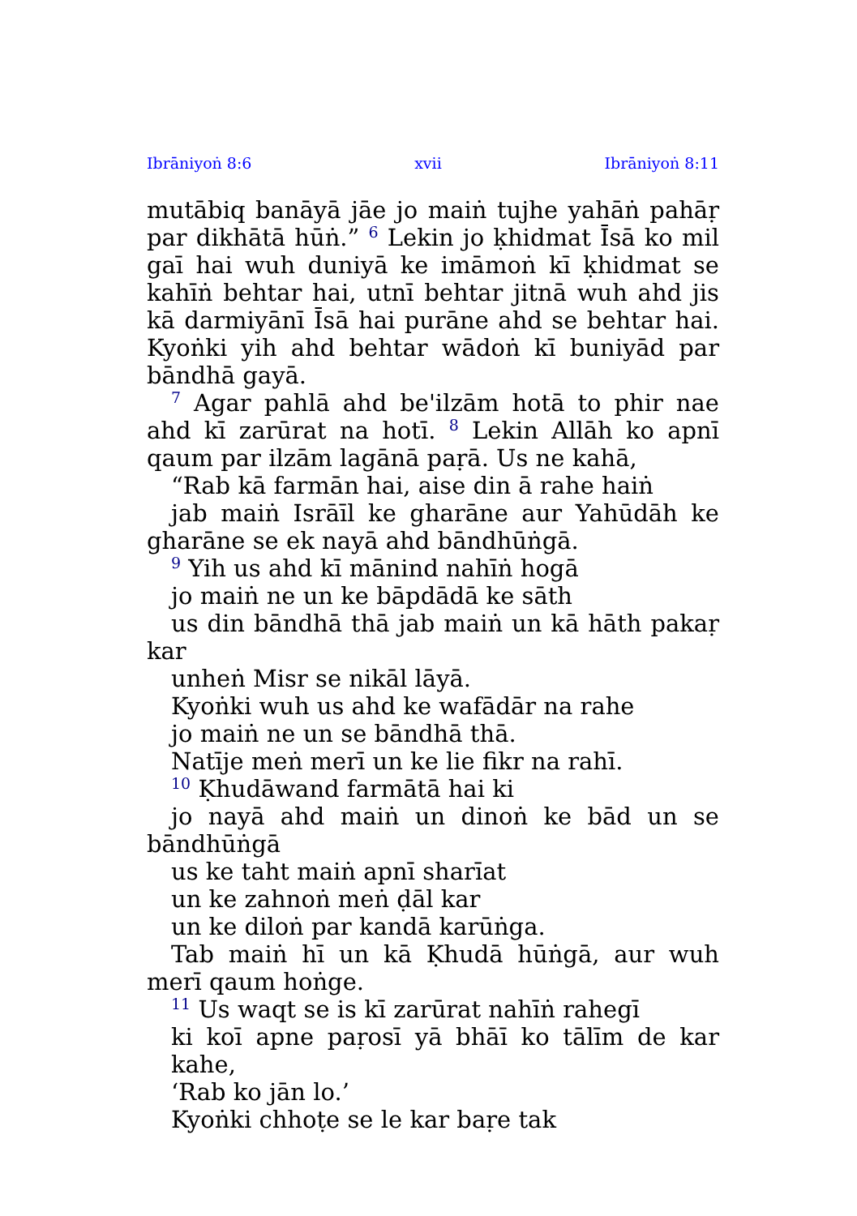Ibrāniyoṅ 8:6 xvii Ibrāniyoṅ 8:11
mutābiq banāyā jāe jo maiṅ tujhe yahāṅ pahāṛ par dikhātā hūṅ.” <sup>6</sup> Lekin jo ḳhidmat Īsā ko mil gaī hai wuh duniyā ke imāmoṅ kī ḳhidmat se kahīṅ behtar hai, utnī behtar jitnā wuh ahd jis kā darmiyānī Īsā hai purāne ahd se behtar hai. Kyoṅki yih ahd behtar wādoṅ kī buniyād par bāndhā gayā.
<sup>7</sup> Agar pahlā ahd be'ilzām hotā to phir nae ahd kī zarūrat na hotī. <sup>8</sup> Lekin Allāh ko apnī qaum par ilzām lagānā paṛā. Us ne kahā,
“Rab kā farmān hai, aise din ā rahe haiṅ
jab maiṅ Isrāīl ke gharāne aur Yahūdāh ke gharāne se ek nayā ahd bāndhūṅgā.
<sup>9</sup> Yih us ahd kī mānind nahīṅ hogā
jo maiṅ ne un ke bāpdādā ke sāth
us din bāndhā thā jab maiṅ un kā hāth pakaṛ kar
unheṅ Misr se nikāl lāyā.
Kyoṅki wuh us ahd ke wafādār na rahe
jo maiṅ ne un se bāndhā thā.
Natīje meṅ merī un ke lie fikr na rahī.
<sup>10</sup> Ḳhudāwand farmātā hai ki
jo nayā ahd maiṅ un dinoṅ ke bād un se bāndhūṅgā
us ke taht maiṅ apnī sharīat
un ke zahnoṅ meṅ ḍāl kar
un ke diloṅ par kandā karūṅga.
Tab maiṅ hī un kā Ḳhudā hūṅgā, aur wuh merī qaum hoṅge.
<sup>11</sup> Us waqt se is kī zarūrat nahīṅ rahegī
ki koī apne paṛosī yā bhāī ko tālīm de kar kahe,
‘Rab ko jān lo.’
Kyoṅki chhoṭe se le kar baṛe tak